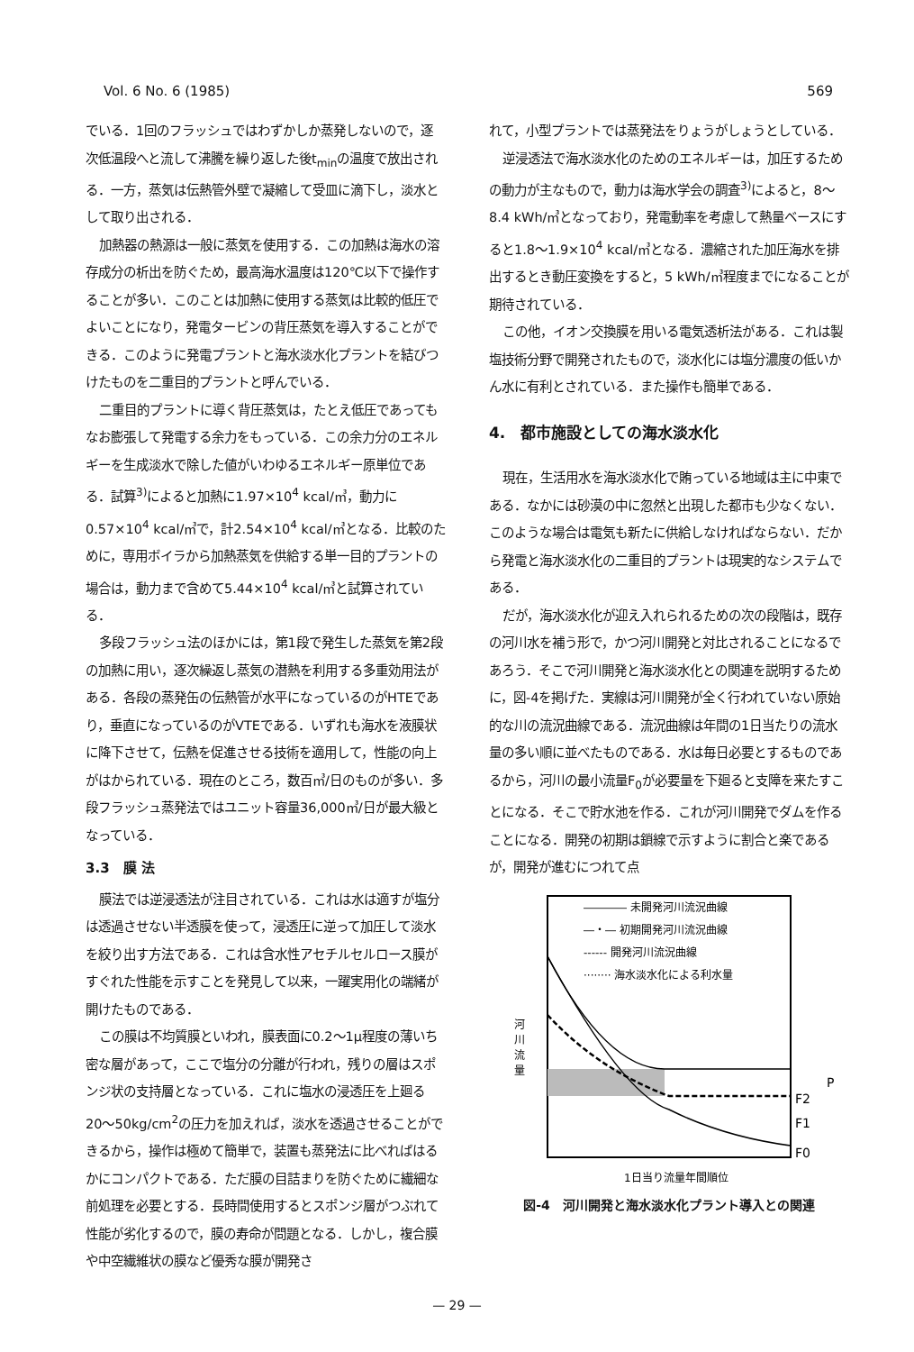Vol. 6 No. 6 (1985) 569
でいる．1回のフラッシュではわずかしか蒸発しないので，逐次低温段へと流して沸騰を繰り返した後t<sub>min</sub>の温度で放出される．一方，蒸気は伝熱管外壁で凝縮して受皿に滴下し，淡水として取り出される．
加熱器の熱源は一般に蒸気を使用する．この加熱は海水の溶存成分の析出を防ぐため，最高海水温度は120℃以下で操作することが多い．このことは加熱に使用する蒸気は比較的低圧でよいことになり，発電タービンの背圧蒸気を導入することができる．このように発電プラントと海水淡水化プラントを結びつけたものを二重目的プラントと呼んでいる．
二重目的プラントに導く背圧蒸気は，たとえ低圧であってもなお膨張して発電する余力をもっている．この余力分のエネルギーを生成淡水で除した値がいわゆるエネルギー原単位である．試算<sup>3)</sup>によると加熱に1.97×10<sup>4</sup> kcal/㎥，動力に0.57×10<sup>4</sup> kcal/㎥で，計2.54×10<sup>4</sup> kcal/㎥となる．比較のために，専用ボイラから加熱蒸気を供給する単一目的プラントの場合は，動力まで含めて5.44×10<sup>4</sup> kcal/㎥と試算されている．
多段フラッシュ法のほかには，第1段で発生した蒸気を第2段の加熱に用い，逐次繰返し蒸気の潜熱を利用する多重効用法がある．各段の蒸発缶の伝熱管が水平になっているのがHTEであり，垂直になっているのがVTEである．いずれも海水を液膜状に降下させて，伝熱を促進させる技術を適用して，性能の向上がはかられている．現在のところ，数百㎥/日のものが多い．多段フラッシュ蒸発法ではユニット容量36,000㎥/日が最大級となっている．
3.3　膜 法
膜法では逆浸透法が注目されている．これは水は適すが塩分は透過させない半透膜を使って，浸透圧に逆って加圧して淡水を絞り出す方法である．これは含水性アセチルセルロース膜がすぐれた性能を示すことを発見して以来，一躍実用化の端緒が開けたものである．
この膜は不均質膜といわれ，膜表面に0.2〜1μ程度の薄いち密な層があって，ここで塩分の分離が行われ，残りの層はスポンジ状の支持層となっている．これに塩水の浸透圧を上廻る20〜50kg/cm<sup>2</sup>の圧力を加えれば，淡水を透過させることができるから，操作は極めて簡単で，装置も蒸発法に比べればはるかにコンパクトである．ただ膜の目詰まりを防ぐために繊細な前処理を必要とする．長時間使用するとスポンジ層がつぶれて性能が劣化するので，膜の寿命が問題となる．しかし，複合膜や中空繊維状の膜など優秀な膜が開発さ
れて，小型プラントでは蒸発法をりょうがしょうとしている．
逆浸透法で海水淡水化のためのエネルギーは，加圧するための動力が主なもので，動力は海水学会の調査<sup>3)</sup>によると，8〜8.4 kWh/㎥となっており，発電動率を考慮して熱量ベースにすると1.8〜1.9×10<sup>4</sup> kcal/㎥となる．濃縮された加圧海水を排出するとき動圧変換をすると，5 kWh/㎥程度までになることが期待されている．
この他，イオン交換膜を用いる電気透析法がある．これは製塩技術分野で開発されたもので，淡水化には塩分濃度の低いかん水に有利とされている．また操作も簡単である．
4.　都市施設としての海水淡水化
現在，生活用水を海水淡水化で賄っている地域は主に中東である．なかには砂漠の中に忽然と出現した都市も少なくない．このような場合は電気も新たに供給しなければならない．だから発電と海水淡水化の二重目的プラントは現実的なシステムである．
だが，海水淡水化が迎え入れられるための次の段階は，既存の河川水を補う形で，かつ河川開発と対比されることになるであろう．そこで河川開発と海水淡水化との関連を説明するために，図-4を掲げた．実線は河川開発が全く行われていない原始的な川の流況曲線である．流況曲線は年間の1日当たりの流水量の多い順に並べたものである．水は毎日必要とするものであるから，河川の最小流量F<sub>0</sub>が必要量を下廻ると支障を来たすことになる．そこで貯水池を作る．これが河川開発でダムを作ることになる．開発の初期は鎖線で示すように割合と楽であるが，開発が進むにつれて点
―――― 未開発河川流況曲線
―・― 初期開発河川流況曲線
------ 開発河川流況曲線
········ 海水淡水化による利水量
河
川
流
量
F2
F1
F0
P
1日当り流量年間順位
図-4　河川開発と海水淡水化プラント導入との関連
— 29 —